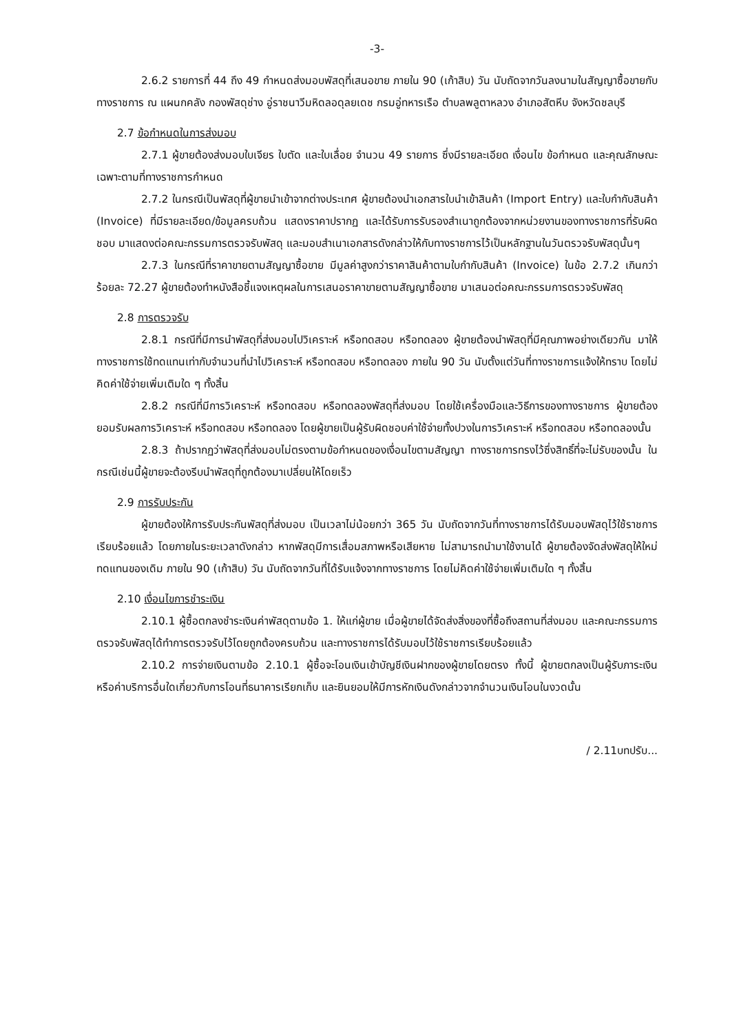-3-
2.6.2 รายการที่ 44 ถึง 49 กำหนดส่งมอบพัสดุที่เสนอขาย ภายใน 90 (เก้าสิบ) วัน นับถัดจากวันลงนามในสัญญาซื้อขายกับทางราชการ ณ แผนกคลัง กองพัสดุช่าง อู่ราชนาวีมหิดลอดุลยเดช กรมอู่ทหารเรือ ตำบลพลูตาหลวง อำเภอสัตหีบ จังหวัดชลบุรี
2.7 ข้อกำหนดในการส่งมอบ
2.7.1 ผู้ขายต้องส่งมอบใบเจียร ใบตัด และใบเลื่อย จำนวน 49 รายการ ซึ่งมีรายละเอียด เงื่อนไข ข้อกำหนด และคุณลักษณะเฉพาะตามที่ทางราชการกำหนด
2.7.2 ในกรณีเป็นพัสดุที่ผู้ขายนำเข้าจากต่างประเทศ ผู้ขายต้องนำเอกสารใบนำเข้าสินค้า (Import Entry) และใบกำกับสินค้า (Invoice) ที่มีรายละเอียด/ข้อมูลครบถ้วน แสดงราคาปรากฏ และได้รับการรับรองสำเนาถูกต้องจากหน่วยงานของทางราชการที่รับผิดชอบ มาแสดงต่อคณะกรรมการตรวจรับพัสดุ และมอบสำเนาเอกสารดังกล่าวให้กับทางราชการไว้เป็นหลักฐานในวันตรวจรับพัสดุนั้นๆ
2.7.3 ในกรณีที่ราคาขายตามสัญญาซื้อขาย มีมูลค่าสูงกว่าราคาสินค้าตามใบกำกับสินค้า (Invoice) ในข้อ 2.7.2 เกินกว่าร้อยละ 72.27 ผู้ขายต้องทำหนังสือชี้แจงเหตุผลในการเสนอราคาขายตามสัญญาซื้อขาย มาเสนอต่อคณะกรรมการตรวจรับพัสดุ
2.8 การตรวจรับ
2.8.1 กรณีที่มีการนำพัสดุที่ส่งมอบไปวิเคราะห์ หรือทดสอบ หรือทดลอง ผู้ขายต้องนำพัสดุที่มีคุณภาพอย่างเดียวกัน มาให้ทางราชการใช้ทดแทนเท่ากับจำนวนที่นำไปวิเคราะห์ หรือทดสอบ หรือทดลอง ภายใน 90 วัน นับตั้งแต่วันที่ทางราชการแจ้งให้ทราบ โดยไม่คิดค่าใช้จ่ายเพิ่มเติมใด ๆ ทั้งสิ้น
2.8.2 กรณีที่มีการวิเคราะห์ หรือทดสอบ หรือทดลองพัสดุที่ส่งมอบ โดยใช้เครื่องมือและวิธีการของทางราชการ ผู้ขายต้องยอมรับผลการวิเคราะห์ หรือทดสอบ หรือทดลอง โดยผู้ขายเป็นผู้รับผิดชอบค่าใช้จ่ายทั้งปวงในการวิเคราะห์ หรือทดสอบ หรือทดลองนั้น
2.8.3 ถ้าปรากฏว่าพัสดุที่ส่งมอบไม่ตรงตามข้อกำหนดของเงื่อนไขตามสัญญา ทางราชการทรงไว้ซึ่งสิทธิ์ที่จะไม่รับของนั้น ในกรณีเช่นนี้ผู้ขายจะต้องรีบนำพัสดุที่ถูกต้องมาเปลี่ยนให้โดยเร็ว
2.9 การรับประกัน
ผู้ขายต้องให้การรับประกันพัสดุที่ส่งมอบ เป็นเวลาไม่น้อยกว่า 365 วัน นับถัดจากวันที่ทางราชการได้รับมอบพัสดุไว้ใช้ราชการเรียบร้อยแล้ว โดยภายในระยะเวลาดังกล่าว หากพัสดุมีการเสื่อมสภาพหรือเสียหาย ไม่สามารถนำมาใช้งานได้ ผู้ขายต้องจัดส่งพัสดุให้ใหม่ทดแทนของเดิม ภายใน 90 (เก้าสิบ) วัน นับถัดจากวันที่ได้รับแจ้งจากทางราชการ โดยไม่คิดค่าใช้จ่ายเพิ่มเติมใด ๆ ทั้งสิ้น
2.10 เงื่อนไขการชำระเงิน
2.10.1 ผู้ซื้อตกลงชำระเงินค่าพัสดุตามข้อ 1. ให้แก่ผู้ขาย เมื่อผู้ขายได้จัดส่งสิ่งของที่ซื้อถึงสถานที่ส่งมอบ และคณะกรรมการตรวจรับพัสดุได้ทำการตรวจรับไว้โดยถูกต้องครบถ้วน และทางราชการได้รับมอบไว้ใช้ราชการเรียบร้อยแล้ว
2.10.2 การจ่ายเงินตามข้อ 2.10.1 ผู้ซื้อจะโอนเงินเข้าบัญชีเงินฝากของผู้ขายโดยตรง ทั้งนี้ ผู้ขายตกลงเป็นผู้รับภาระเงิน หรือค่าบริการอื่นใดเกี่ยวกับการโอนที่ธนาคารเรียกเก็บ และยินยอมให้มีการหักเงินดังกล่าวจากจำนวนเงินโอนในงวดนั้น
/ 2.11บทปรับ...